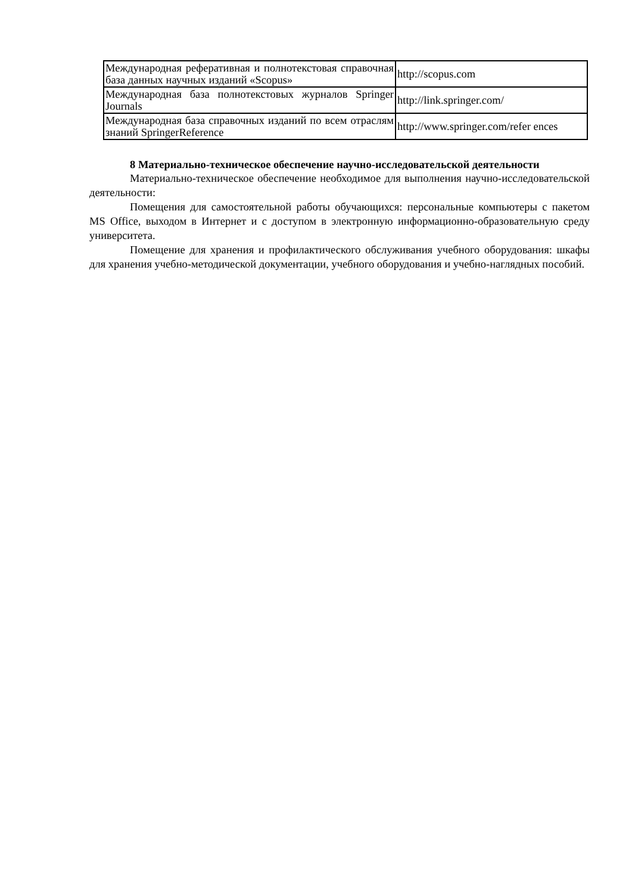| Международная реферативная и полнотекстовая справочная база данных научных изданий «Scopus» | http://scopus.com |
| Международная база полнотекстовых журналов Springer Journals | http://link.springer.com/ |
| Международная база справочных изданий по всем отраслям знаний SpringerReference | http://www.springer.com/refer ences |
8 Материально-техническое обеспечение научно-исследовательской деятельности
Материально-техническое обеспечение необходимое для выполнения научно-исследовательской деятельности:
Помещения для самостоятельной работы обучающихся: персональные компьютеры с пакетом MS Office, выходом в Интернет и с доступом в электронную информационно-образовательную среду университета.
Помещение для хранения и профилактического обслуживания учебного оборудования: шкафы для хранения учебно-методической документации, учебного оборудования и учебно-наглядных пособий.